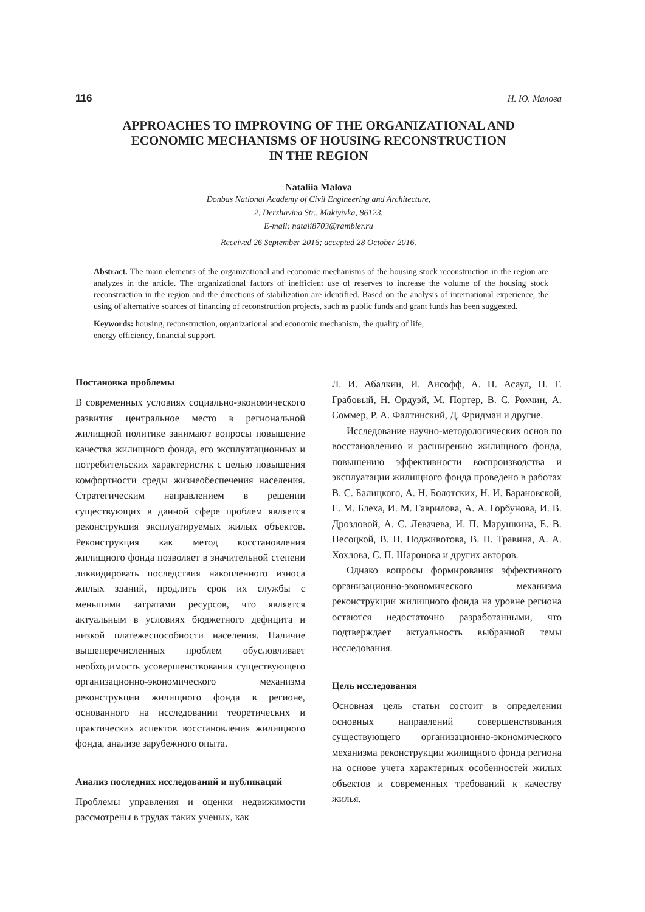116 Н. Ю. Малова
APPROACHES TO IMPROVING OF THE ORGANIZATIONAL AND
ECONOMIC MECHANISMS OF HOUSING RECONSTRUCTION
IN THE REGION
Nataliia Malova
Donbas National Academy of Civil Engineering and Architecture,
2, Derzhavina Str., Makiyivka, 86123.
E-mail: natali8703@rambler.ru
Received 26 September 2016; accepted 28 October 2016.
Abstract. The main elements of the organizational and economic mechanisms of the housing stock reconstruction in the region are analyzes in the article. The organizational factors of inefficient use of reserves to increase the volume of the housing stock reconstruction in the region and the directions of stabilization are identified. Based on the analysis of international experience, the using of alternative sources of financing of reconstruction projects, such as public funds and grant funds has been suggested.
Keywords: housing, reconstruction, organizational and economic mechanism, the quality of life,
energy efficiency, financial support.
Постановка проблемы
В современных условиях социально-экономического развития центральное место в региональной жилищной политике занимают вопросы повышение качества жилищного фонда, его эксплуатационных и потребительских характеристик с целью повышения комфортности среды жизнеобеспечения населения. Стратегическим направлением в решении существующих в данной сфере проблем является реконструкция эксплуатируемых жилых объектов. Реконструкция как метод восстановления жилищного фонда позволяет в значительной степени ликвидировать последствия накопленного износа жилых зданий, продлить срок их службы с меньшими затратами ресурсов, что является актуальным в условиях бюджетного дефицита и низкой платежеспособности населения. Наличие вышеперечисленных проблем обусловливает необходимость усовершенствования существующего организационно-экономического механизма реконструкции жилищного фонда в регионе, основанного на исследовании теоретических и практических аспектов восстановления жилищного фонда, анализе зарубежного опыта.
Анализ последних исследований и публикаций
Проблемы управления и оценки недвижимости рассмотрены в трудах таких ученых, как
Л. И. Абалкин, И. Ансофф, А. Н. Асаул, П. Г. Грабовый, Н. Ордуэй, М. Портер, В. С. Рохчин, А. Соммер, Р. А. Фалтинский, Д. Фридман и другие.
Исследование научно-методологических основ по восстановлению и расширению жилищного фонда, повышению эффективности воспроизводства и эксплуатации жилищного фонда проведено в работах В. С. Балицкого, А. Н. Болотских, Н. И. Барановской, Е. М. Блеха, И. М. Гаврилова, А. А. Горбунова, И. В. Дроздовой, А. С. Левачева, И. П. Марушкина, Е. В. Песоцкой, В. П. Подживотова, В. Н. Травина, А. А. Хохлова, С. П. Шаронова и других авторов.
Однако вопросы формирования эффективного организационно-экономического механизма реконструкции жилищного фонда на уровне региона остаются недостаточно разработанными, что подтверждает актуальность выбранной темы исследования.
Цель исследования
Основная цель статьи состоит в определении основных направлений совершенствования существующего организационно-экономического механизма реконструкции жилищного фонда региона на основе учета характерных особенностей жилых объектов и современных требований к качеству жилья.